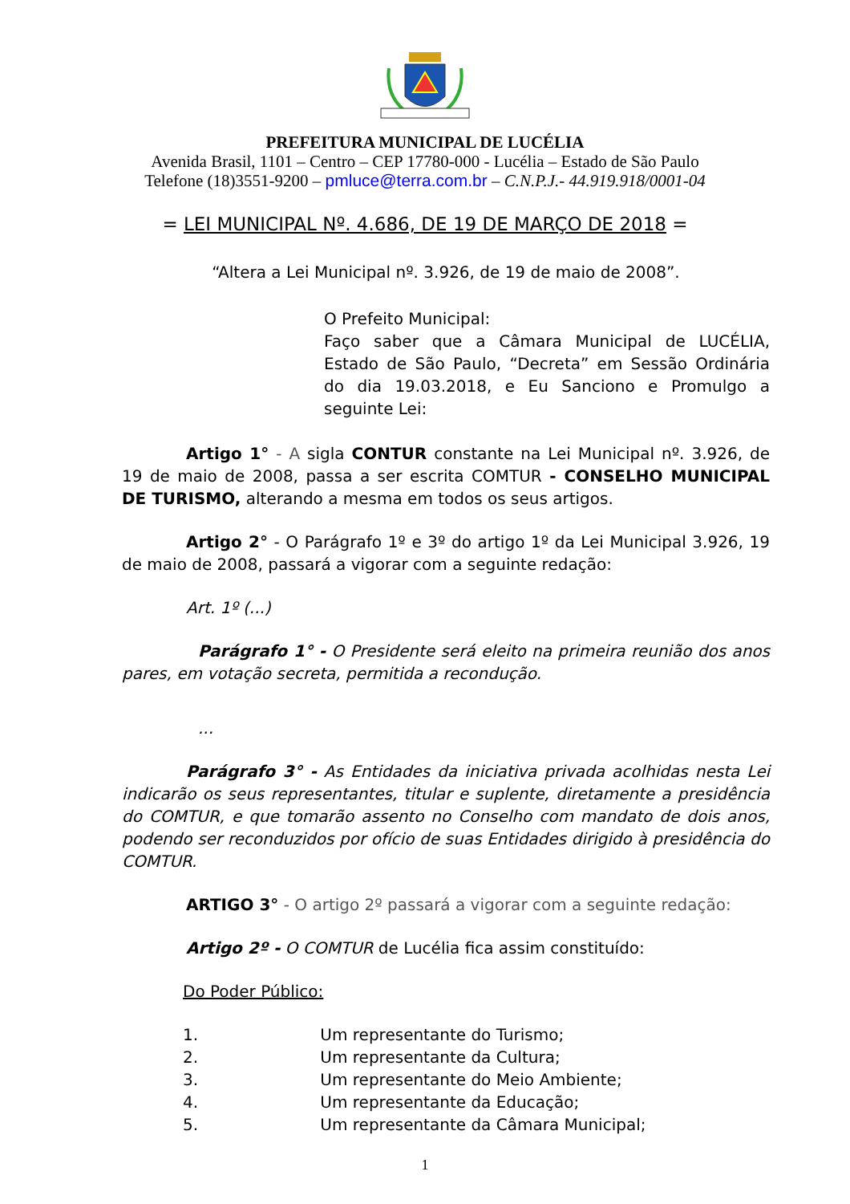PREFEITURA MUNICIPAL DE LUCÉLIA
Avenida Brasil, 1101 – Centro – CEP 17780-000 - Lucélia – Estado de São Paulo
Telefone (18)3551-9200 – pmluce@terra.com.br – C.N.P.J.- 44.919.918/0001-04
= LEI MUNICIPAL Nº. 4.686, DE 19 DE MARÇO DE 2018 =
“Altera a Lei Municipal nº. 3.926, de 19 de maio de 2008”.
O Prefeito Municipal:
Faço saber que a Câmara Municipal de LUCÉLIA, Estado de São Paulo, “Decreta” em Sessão Ordinária do dia 19.03.2018, e Eu Sanciono e Promulgo a seguinte Lei:
Artigo 1° - A sigla CONTUR constante na Lei Municipal nº. 3.926, de 19 de maio de 2008, passa a ser escrita COMTUR - CONSELHO MUNICIPAL DE TURISMO, alterando a mesma em todos os seus artigos.
Artigo 2° - O Parágrafo 1º e 3º do artigo 1º da Lei Municipal 3.926, 19 de maio de 2008, passará a vigorar com a seguinte redação:
Art. 1º (...)
Parágrafo 1° - O Presidente será eleito na primeira reunião dos anos pares, em votação secreta, permitida a recondução.
...
Parágrafo 3° - As Entidades da iniciativa privada acolhidas nesta Lei indicarão os seus representantes, titular e suplente, diretamente a presidência do COMTUR, e que tomarão assento no Conselho com mandato de dois anos, podendo ser reconduzidos por ofício de suas Entidades dirigido à presidência do COMTUR.
ARTIGO 3° - O artigo 2º passará a vigorar com a seguinte redação:
Artigo 2º - O COMTUR de Lucélia fica assim constituído:
Do Poder Público:
1. Um representante do Turismo;
2. Um representante da Cultura;
3. Um representante do Meio Ambiente;
4. Um representante da Educação;
5. Um representante da Câmara Municipal;
1